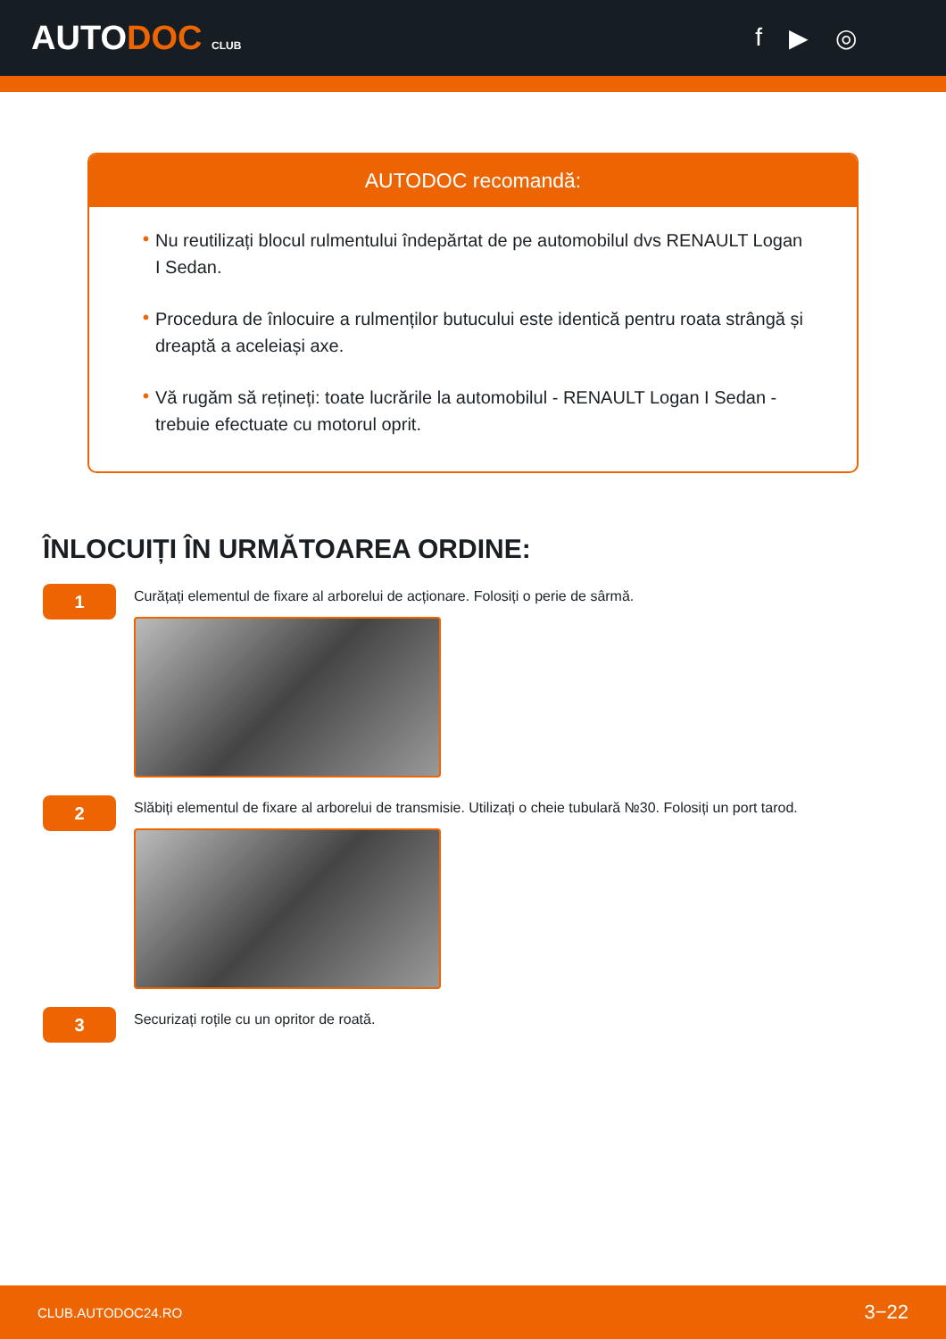AUTODOC CLUB
f ▶ ◎
AUTODOC recomandă:
• Nu reutilizați blocul rulmentului îndepărtat de pe automobilul dvs RENAULT Logan I Sedan.
• Procedura de înlocuire a rulmenților butucului este identică pentru roata strângă și dreaptă a aceleiași axe.
• Vă rugăm să rețineți: toate lucrările la automobilul - RENAULT Logan I Sedan - trebuie efectuate cu motorul oprit.
ÎNLOCUIȚI ÎN URMĂTOAREA ORDINE:
1
Curățați elementul de fixare al arborelui de acționare. Folosiți o perie de sârmă.
2
Slăbiți elementul de fixare al arborelui de transmisie. Utilizați o cheie tubulară №30. Folosiți un port tarod.
3
Securizați roțile cu un opritor de roată.
CLUB.AUTODOC24.RO 3−22